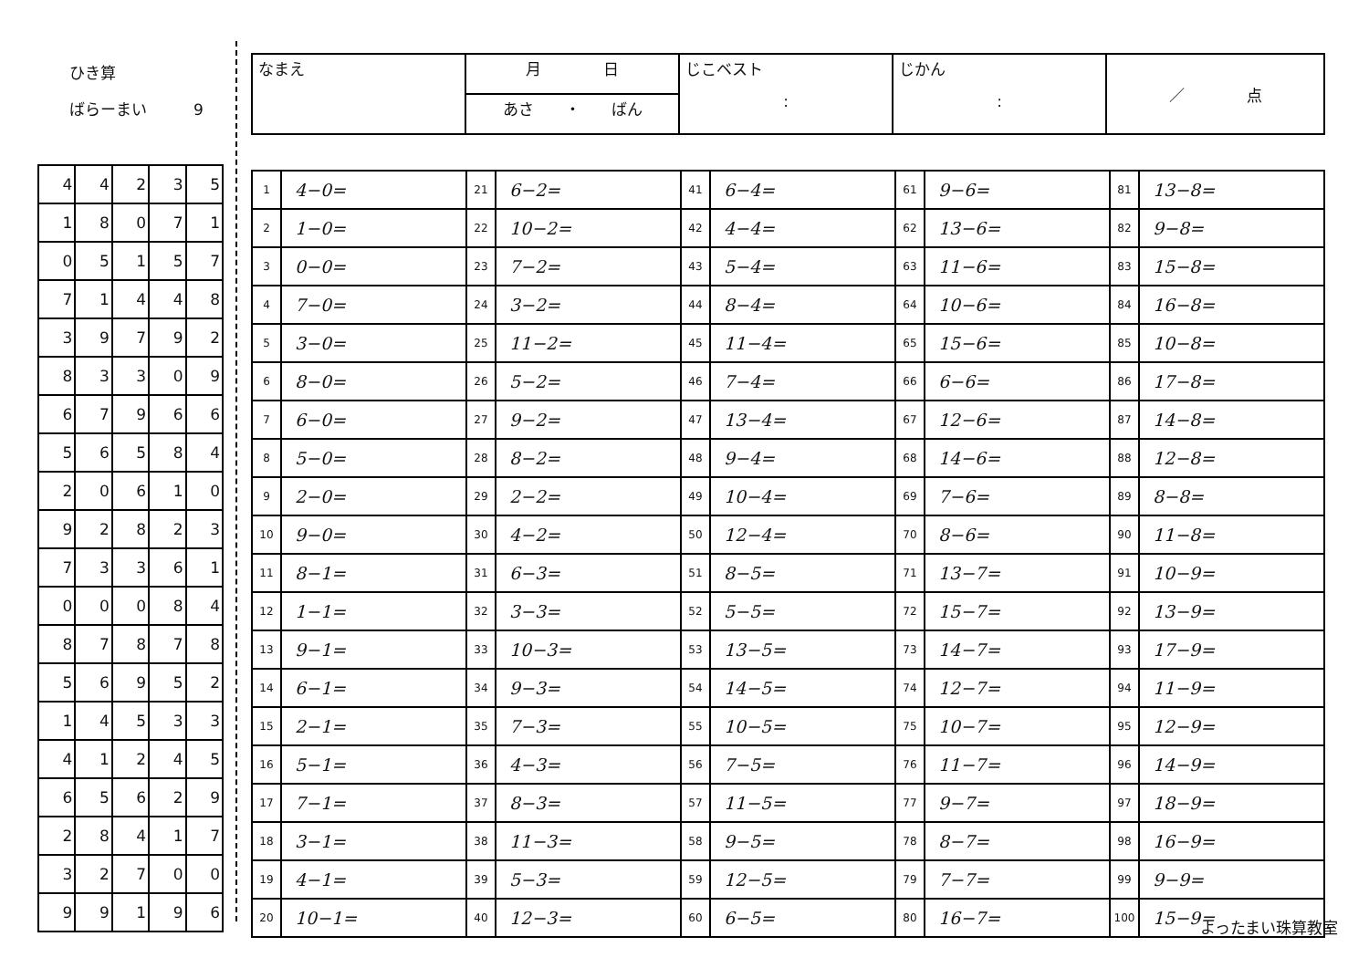ひき算
ばらーまい　　　9
| 4 | 4 | 2 | 3 | 5 |
| 1 | 8 | 0 | 7 | 1 |
| 0 | 5 | 1 | 5 | 7 |
| 7 | 1 | 4 | 4 | 8 |
| 3 | 9 | 7 | 9 | 2 |
| 8 | 3 | 3 | 0 | 9 |
| 6 | 7 | 9 | 6 | 6 |
| 5 | 6 | 5 | 8 | 4 |
| 2 | 0 | 6 | 1 | 0 |
| 9 | 2 | 8 | 2 | 3 |
| 7 | 3 | 3 | 6 | 1 |
| 0 | 0 | 0 | 8 | 4 |
| 8 | 7 | 8 | 7 | 8 |
| 5 | 6 | 9 | 5 | 2 |
| 1 | 4 | 5 | 3 | 3 |
| 4 | 1 | 2 | 4 | 5 |
| 6 | 5 | 6 | 2 | 9 |
| 2 | 8 | 4 | 1 | 7 |
| 3 | 2 | 7 | 0 | 0 |
| 9 | 9 | 1 | 9 | 6 |
| なまえ | 月 日 | じこベスト : | じかん : | ／ 点 |
| | あさ ・ ばん | | | |
| 1 | 4−0= | 21 | 6−2= | 41 | 6−4= | 61 | 9−6= | 81 | 13−8= |
| 2 | 1−0= | 22 | 10−2= | 42 | 4−4= | 62 | 13−6= | 82 | 9−8= |
| 3 | 0−0= | 23 | 7−2= | 43 | 5−4= | 63 | 11−6= | 83 | 15−8= |
| 4 | 7−0= | 24 | 3−2= | 44 | 8−4= | 64 | 10−6= | 84 | 16−8= |
| 5 | 3−0= | 25 | 11−2= | 45 | 11−4= | 65 | 15−6= | 85 | 10−8= |
| 6 | 8−0= | 26 | 5−2= | 46 | 7−4= | 66 | 6−6= | 86 | 17−8= |
| 7 | 6−0= | 27 | 9−2= | 47 | 13−4= | 67 | 12−6= | 87 | 14−8= |
| 8 | 5−0= | 28 | 8−2= | 48 | 9−4= | 68 | 14−6= | 88 | 12−8= |
| 9 | 2−0= | 29 | 2−2= | 49 | 10−4= | 69 | 7−6= | 89 | 8−8= |
| 10 | 9−0= | 30 | 4−2= | 50 | 12−4= | 70 | 8−6= | 90 | 11−8= |
| 11 | 8−1= | 31 | 6−3= | 51 | 8−5= | 71 | 13−7= | 91 | 10−9= |
| 12 | 1−1= | 32 | 3−3= | 52 | 5−5= | 72 | 15−7= | 92 | 13−9= |
| 13 | 9−1= | 33 | 10−3= | 53 | 13−5= | 73 | 14−7= | 93 | 17−9= |
| 14 | 6−1= | 34 | 9−3= | 54 | 14−5= | 74 | 12−7= | 94 | 11−9= |
| 15 | 2−1= | 35 | 7−3= | 55 | 10−5= | 75 | 10−7= | 95 | 12−9= |
| 16 | 5−1= | 36 | 4−3= | 56 | 7−5= | 76 | 11−7= | 96 | 14−9= |
| 17 | 7−1= | 37 | 8−3= | 57 | 11−5= | 77 | 9−7= | 97 | 18−9= |
| 18 | 3−1= | 38 | 11−3= | 58 | 9−5= | 78 | 8−7= | 98 | 16−9= |
| 19 | 4−1= | 39 | 5−3= | 59 | 12−5= | 79 | 7−7= | 99 | 9−9= |
| 20 | 10−1= | 40 | 12−3= | 60 | 6−5= | 80 | 16−7= | 100 | 15−9= |
よったまい珠算教室